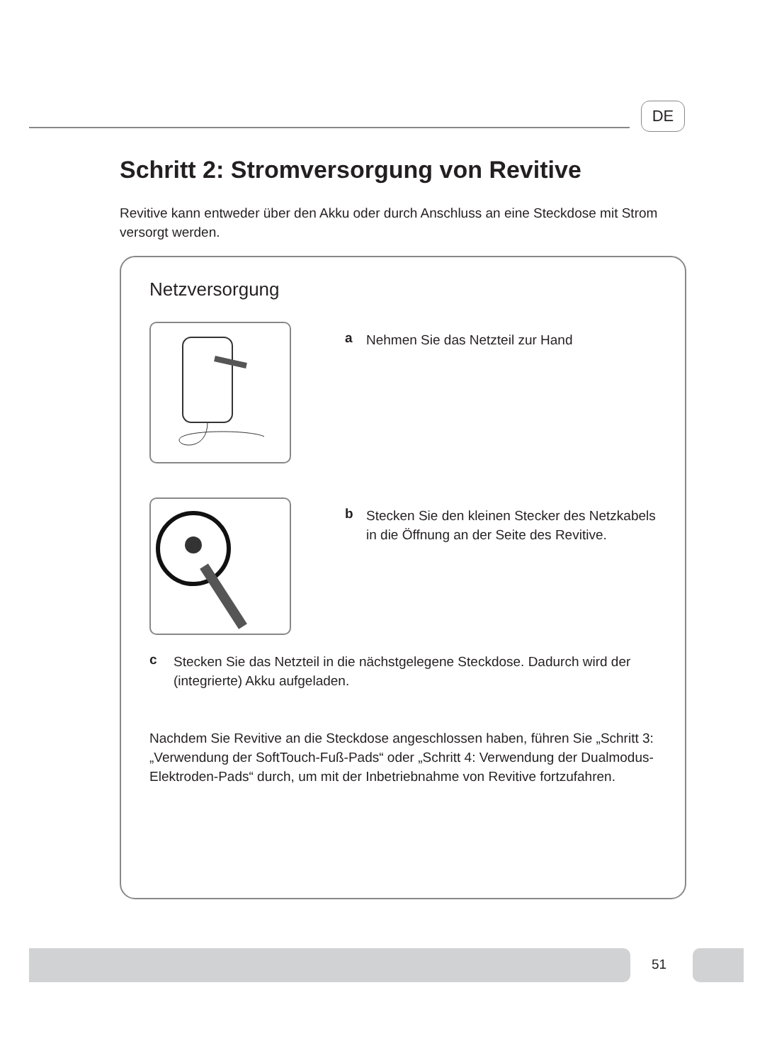DE
Schritt 2: Stromversorgung von Revitive
Revitive kann entweder über den Akku oder durch Anschluss an eine Steckdose mit Strom versorgt werden.
Netzversorgung
a
Nehmen Sie das Netzteil zur Hand
b
Stecken Sie den kleinen Stecker des Netzkabels in die Öffnung an der Seite des Revitive.
c
Stecken Sie das Netzteil in die nächstgelegene Steckdose. Dadurch wird der (integrierte) Akku aufgeladen.
Nachdem Sie Revitive an die Steckdose angeschlossen haben, führen Sie „Schritt 3: „Verwendung der SoftTouch-Fuß-Pads“ oder „Schritt 4: Verwendung der Dualmodus-Elektroden-Pads“ durch, um mit der Inbetriebnahme von Revitive fortzufahren.
51